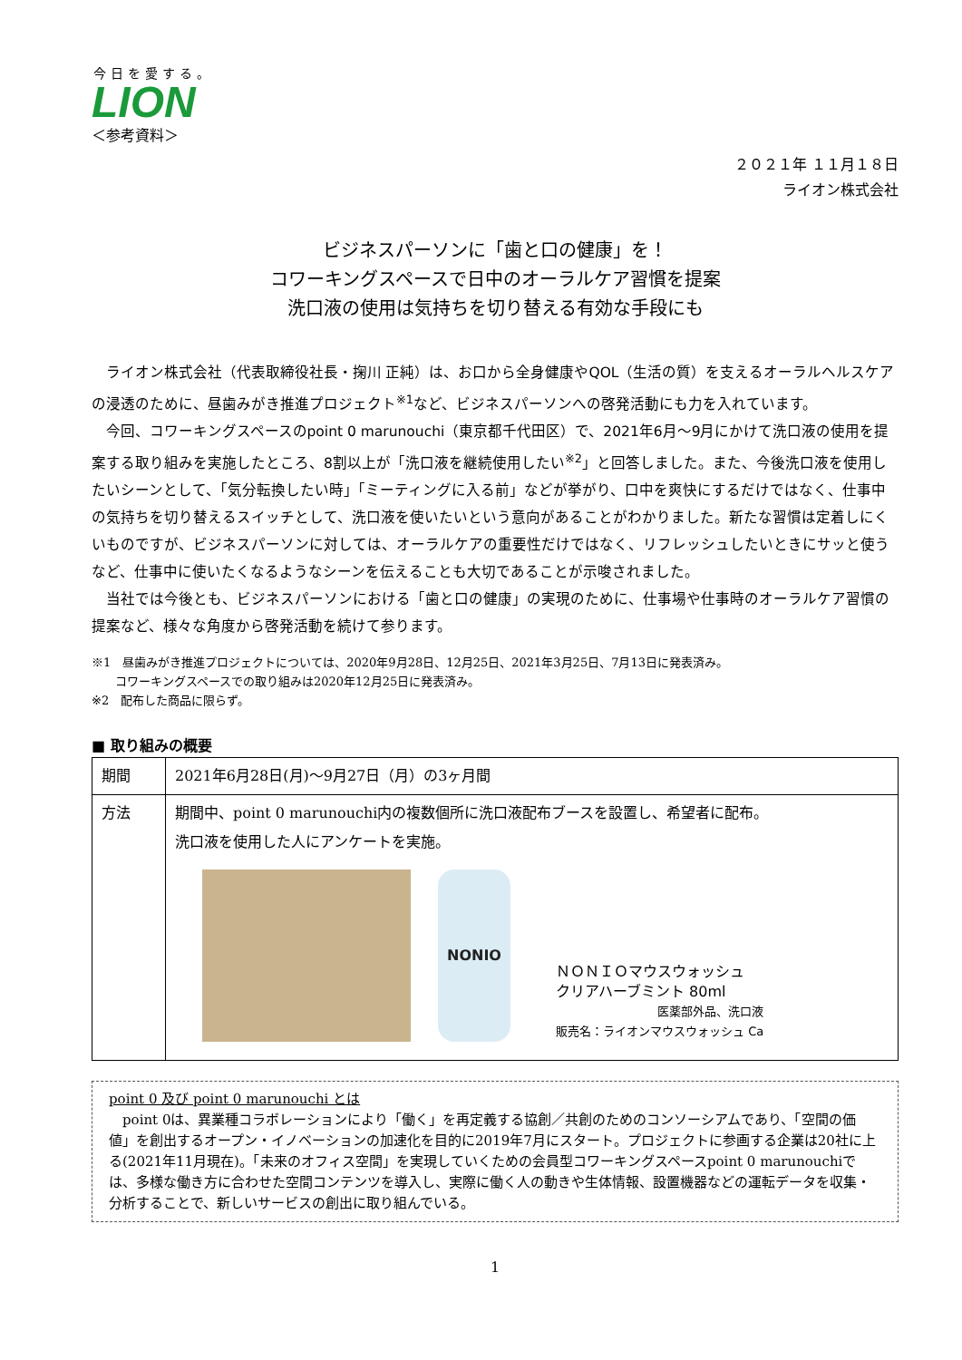今日を愛する。
LION
＜参考資料＞
２０２１年 １１月１８日
ライオン株式会社
ビジネスパーソンに「歯と口の健康」を！
コワーキングスペースで日中のオーラルケア習慣を提案
洗口液の使用は気持ちを切り替える有効な手段にも
ライオン株式会社（代表取締役社長・掬川 正純）は、お口から全身健康やQOL（生活の質）を支えるオーラルヘルスケアの浸透のために、昼歯みがき推進プロジェクト<sup>※1</sup>など、ビジネスパーソンへの啓発活動にも力を入れています。
今回、コワーキングスペースのpoint 0 marunouchi（東京都千代田区）で、2021年6月～9月にかけて洗口液の使用を提案する取り組みを実施したところ、8割以上が「洗口液を継続使用したい<sup>※2</sup>」と回答しました。また、今後洗口液を使用したいシーンとして、「気分転換したい時」「ミーティングに入る前」などが挙がり、口中を爽快にするだけではなく、仕事中の気持ちを切り替えるスイッチとして、洗口液を使いたいという意向があることがわかりました。新たな習慣は定着しにくいものですが、ビジネスパーソンに対しては、オーラルケアの重要性だけではなく、リフレッシュしたいときにサッと使うなど、仕事中に使いたくなるようなシーンを伝えることも大切であることが示唆されました。
当社では今後とも、ビジネスパーソンにおける「歯と口の健康」の実現のために、仕事場や仕事時のオーラルケア習慣の提案など、様々な角度から啓発活動を続けて参ります。
※1　昼歯みがき推進プロジェクトについては、2020年9月28日、12月25日、2021年3月25日、7月13日に発表済み。
　　コワーキングスペースでの取り組みは2020年12月25日に発表済み。
※2　配布した商品に限らず。
■ 取り組みの概要
| 期間 | 2021年6月28日(月)～9月27日（月）の3ヶ月間 |
| 方法 | 期間中、point 0 marunouchi内の複数個所に洗口液配布ブースを設置し、希望者に配布。 洗口液を使用した人にアンケートを実施。 NONIO ＮＯＮＩＯマウスウォッシュ クリアハーブミント 80ml 医薬部外品、洗口液 販売名：ライオンマウスウォッシュ Ca |
point 0 及び point 0 marunouchi とは
　point 0は、異業種コラボレーションにより「働く」を再定義する協創／共創のためのコンソーシアムであり、「空間の価値」を創出するオープン・イノベーションの加速化を目的に2019年7月にスタート。プロジェクトに参画する企業は20社に上る(2021年11月現在)。「未来のオフィス空間」を実現していくための会員型コワーキングスペースpoint 0 marunouchiでは、多様な働き方に合わせた空間コンテンツを導入し、実際に働く人の動きや生体情報、設置機器などの運転データを収集・分析することで、新しいサービスの創出に取り組んでいる。
1